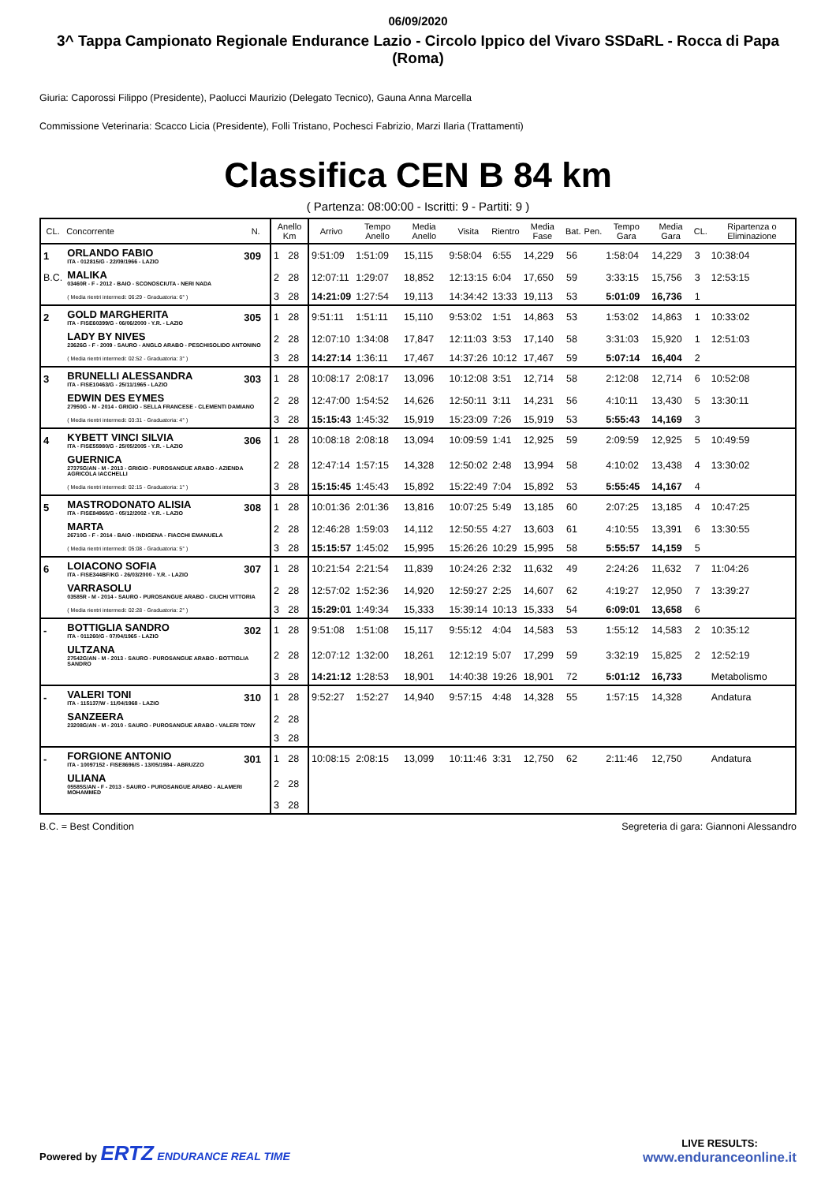06/09/2020
3^ Tappa Campionato Regionale Endurance Lazio - Circolo Ippico del Vivaro SSDaRL - Rocca di Papa (Roma)
Giuria: Caporossi Filippo (Presidente), Paolucci Maurizio (Delegato Tecnico), Gauna Anna Marcella
Commissione Veterinaria: Scacco Licia (Presidente), Folli Tristano, Pochesci Fabrizio, Marzi Ilaria (Trattamenti)
Classifica CEN B 84 km
( Partenza: 08:00:00 - Iscritti: 9 - Partiti: 9 )
| CL. | Concorrente | N. | Anello Km | | Arrivo | Tempo Anello | Media Anello | Visita | Rientro | Media Fase | Bat. | Pen. | Tempo Gara | Media Gara | CL. | Ripartenza o Eliminazione |
| --- | --- | --- | --- | --- | --- | --- | --- | --- | --- | --- | --- | --- | --- | --- | --- | --- |
| 1 | ORLANDO FABIO ITA - 012815/G - 22/09/1966 - LAZIO | 309 | 1 | 28 | 9:51:09 | 1:51:09 | 15,115 | 9:58:04 | 6:55 | 14,229 | 56 | | 1:58:04 | 14,229 | 3 | 10:38:04 |
| B.C. | MALIKA 03460R - F - 2012 - BAIO - SCONOSCIUTA - NERI NADA | | 2 | 28 | 12:07:11 | 1:29:07 | 18,852 | 12:13:15 | 6:04 | 17,650 | 59 | | 3:33:15 | 15,756 | 3 | 12:53:15 |
| | ( Media rientri intermedi: 06:29 - Graduatoria: 6° ) | | 3 | 28 | 14:21:09 | 1:27:54 | 19,113 | 14:34:42 | 13:33 | 19,113 | 53 | | 5:01:09 | 16,736 | 1 | |
| 2 | GOLD MARGHERITA ITA - FISE60399/G - 06/06/2000 - Y.R. - LAZIO | 305 | 1 | 28 | 9:51:11 | 1:51:11 | 15,110 | 9:53:02 | 1:51 | 14,863 | 53 | | 1:53:02 | 14,863 | 1 | 10:33:02 |
| | LADY BY NIVES 23626G - F - 2009 - SAURO - ANGLO ARABO - PESCHISOLIDO ANTONINO | | 2 | 28 | 12:07:10 | 1:34:08 | 17,847 | 12:11:03 | 3:53 | 17,140 | 58 | | 3:31:03 | 15,920 | 1 | 12:51:03 |
| | ( Media rientri intermedi: 02:52 - Graduatoria: 3° ) | | 3 | 28 | 14:27:14 | 1:36:11 | 17,467 | 14:37:26 | 10:12 | 17,467 | 59 | | 5:07:14 | 16,404 | 2 | |
| 3 | BRUNELLI ALESSANDRA ITA - FISE10463/G - 25/11/1965 - LAZIO | 303 | 1 | 28 | 10:08:17 | 2:08:17 | 13,096 | 10:12:08 | 3:51 | 12,714 | 58 | | 2:12:08 | 12,714 | 6 | 10:52:08 |
| | EDWIN DES EYMES 27950G - M - 2014 - GRIGIO - SELLA FRANCESE - CLEMENTI DAMIANO | | 2 | 28 | 12:47:00 | 1:54:52 | 14,626 | 12:50:11 | 3:11 | 14,231 | 56 | | 4:10:11 | 13,430 | 5 | 13:30:11 |
| | ( Media rientri intermedi: 03:31 - Graduatoria: 4° ) | | 3 | 28 | 15:15:43 | 1:45:32 | 15,919 | 15:23:09 | 7:26 | 15,919 | 53 | | 5:55:43 | 14,169 | 3 | |
| 4 | KYBETT VINCI SILVIA ITA - FISE55980/G - 25/05/2005 - Y.R. - LAZIO | 306 | 1 | 28 | 10:08:18 | 2:08:18 | 13,094 | 10:09:59 | 1:41 | 12,925 | 59 | | 2:09:59 | 12,925 | 5 | 10:49:59 |
| | GUERNICA 27375G/AN - M - 2013 - GRIGIO - PUROSANGUE ARABO - AZIENDA AGRICOLA IACCHELLI | | 2 | 28 | 12:47:14 | 1:57:15 | 14,328 | 12:50:02 | 2:48 | 13,994 | 58 | | 4:10:02 | 13,438 | 4 | 13:30:02 |
| | ( Media rientri intermedi: 02:15 - Graduatoria: 1° ) | | 3 | 28 | 15:15:45 | 1:45:43 | 15,892 | 15:22:49 | 7:04 | 15,892 | 53 | | 5:55:45 | 14,167 | 4 | |
| 5 | MASTRODONATO ALISIA ITA - FISE84965/G - 05/12/2002 - Y.R. - LAZIO | 308 | 1 | 28 | 10:01:36 | 2:01:36 | 13,816 | 10:07:25 | 5:49 | 13,185 | 60 | | 2:07:25 | 13,185 | 4 | 10:47:25 |
| | MARTA 26710G - F - 2014 - BAIO - INDIGENA - FIACCHI EMANUELA | | 2 | 28 | 12:46:28 | 1:59:03 | 14,112 | 12:50:55 | 4:27 | 13,603 | 61 | | 4:10:55 | 13,391 | 6 | 13:30:55 |
| | ( Media rientri intermedi: 05:08 - Graduatoria: 5° ) | | 3 | 28 | 15:15:57 | 1:45:02 | 15,995 | 15:26:26 | 10:29 | 15,995 | 58 | | 5:55:57 | 14,159 | 5 | |
| 6 | LOIACONO SOFIA ITA - FISE344BF/KG - 26/03/2000 - Y.R. - LAZIO | 307 | 1 | 28 | 10:21:54 | 2:21:54 | 11,839 | 10:24:26 | 2:32 | 11,632 | 49 | | 2:24:26 | 11,632 | 7 | 11:04:26 |
| | VARRASOLU 03585R - M - 2014 - SAURO - PUROSANGUE ARABO - CIUCHI VITTORIA | | 2 | 28 | 12:57:02 | 1:52:36 | 14,920 | 12:59:27 | 2:25 | 14,607 | 62 | | 4:19:27 | 12,950 | 7 | 13:39:27 |
| | ( Media rientri intermedi: 02:28 - Graduatoria: 2° ) | | 3 | 28 | 15:29:01 | 1:49:34 | 15,333 | 15:39:14 | 10:13 | 15,333 | 54 | | 6:09:01 | 13,658 | 6 | |
| - | BOTTIGLIA SANDRO ITA - 011260/G - 07/04/1965 - LAZIO | 302 | 1 | 28 | 9:51:08 | 1:51:08 | 15,117 | 9:55:12 | 4:04 | 14,583 | 53 | | 1:55:12 | 14,583 | 2 | 10:35:12 |
| | ULTZANA 27542G/AN - M - 2013 - SAURO - PUROSANGUE ARABO - BOTTIGLIA SANDRO | | 2 | 28 | 12:07:12 | 1:32:00 | 18,261 | 12:12:19 | 5:07 | 17,299 | 59 | | 3:32:19 | 15,825 | 2 | 12:52:19 |
| | | | 3 | 28 | 14:21:12 | 1:28:53 | 18,901 | 14:40:38 | 19:26 | 18,901 | 72 | | 5:01:12 | 16,733 | | Metabolismo |
| - | VALERI TONI ITA - 115137/W - 11/04/1968 - LAZIO | 310 | 1 | 28 | 9:52:27 | 1:52:27 | 14,940 | 9:57:15 | 4:48 | 14,328 | 55 | | 1:57:15 | 14,328 | | Andatura |
| | SANZEERA 23208G/AN - M - 2010 - SAURO - PUROSANGUE ARABO - VALERI TONY | | 2 | 28 | | | | | | | | | | | | |
| | | | 3 | 28 | | | | | | | | | | | | |
| - | FORGIONE ANTONIO ITA - 10097152 - FISE8696/S - 13/05/1984 - ABRUZZO | 301 | 1 | 28 | 10:08:15 | 2:08:15 | 13,099 | 10:11:46 | 3:31 | 12,750 | 62 | | 2:11:46 | 12,750 | | Andatura |
| | ULIANA 05585S/AN - F - 2013 - SAURO - PUROSANGUE ARABO - ALAMERI MOHAMMED | | 2 | 28 | | | | | | | | | | | | |
| | | | 3 | 28 | | | | | | | | | | | | |
B.C. = Best Condition Segreteria di gara: Giannoni Alessandro
Powered by ERTZ ENDURANCE REAL TIME
LIVE RESULTS:
www.enduranceonline.it